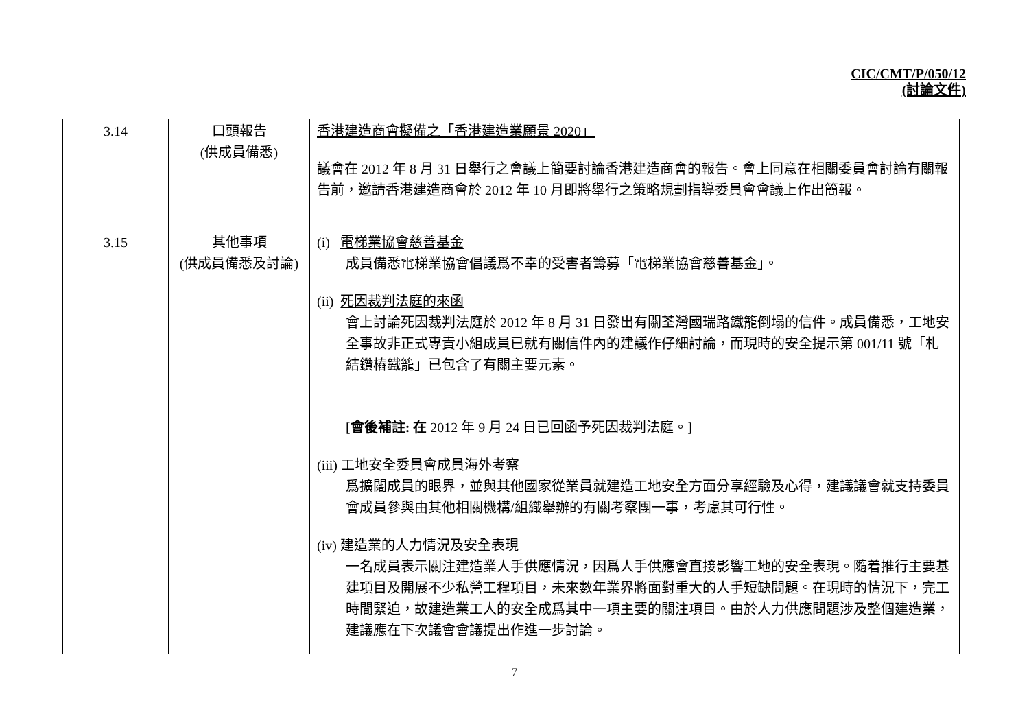CIC/CMT/P/050/12
(討論文件)
| 3.14 | 口頭報告 (供成員備悉) | 香港建造商會擬備之「香港建造業願景 2020」 議會在 2012 年 8 月 31 日舉行之會議上簡要討論香港建造商會的報告。會上同意在相關委員會討論有關報告前，邀請香港建造商會於 2012 年 10 月即將舉行之策略規劃指導委員會會議上作出簡報。 |
| 3.15 | 其他事項 (供成員備悉及討論) | (i) 電梯業協會慈善基金 成員備悉電梯業協會倡議爲不幸的受害者籌募「電梯業協會慈善基金」。 (ii) 死因裁判法庭的來函 會上討論死因裁判法庭於 2012 年 8 月 31 日發出有關荃灣國瑞路鐵籠倒塌的信件。成員備悉，工地安全事故非正式專責小組成員已就有關信件內的建議作仔細討論，而現時的安全提示第 001/11 號「札結鑽樁鐵籠」已包含了有關主要元素。 [ 會後補註: 在 2012 年 9 月 24 日已回函予死因裁判法庭。] (iii) 工地安全委員會成員海外考察 爲擴闊成員的眼界，並與其他國家從業員就建造工地安全方面分享經驗及心得，建議議會就支持委員會成員參與由其他相關機構/組織舉辦的有關考察團一事，考慮其可行性。 (iv) 建造業的人力情況及安全表現 一名成員表示關注建造業人手供應情況，因爲人手供應會直接影響工地的安全表現。隨着推行主要基建項目及開展不少私營工程項目，未來數年業界將面對重大的人手短缺問題。在現時的情況下，完工時間緊迫，故建造業工人的安全成爲其中一項主要的關注項目。由於人力供應問題涉及整個建造業，建議應在下次議會會議提出作進一步討論。 |
7